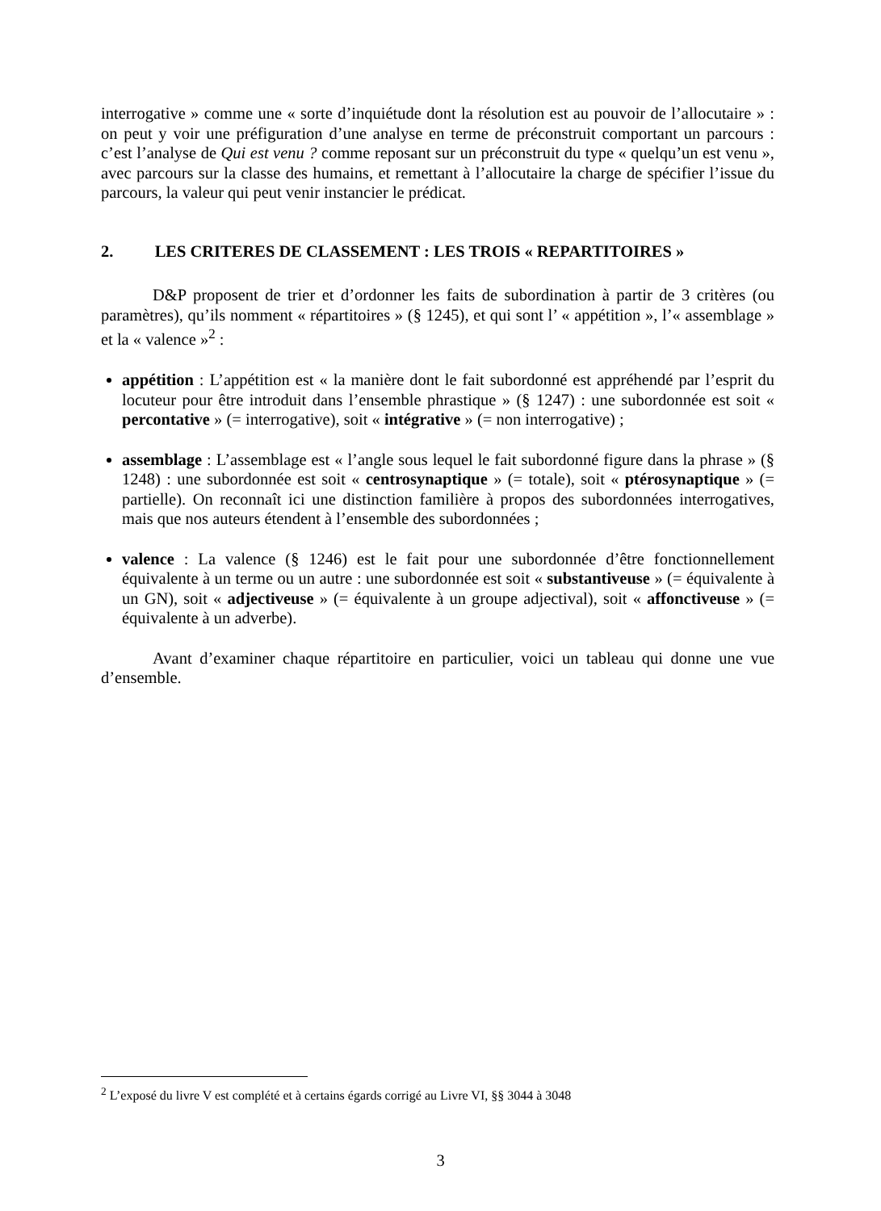interrogative » comme une « sorte d’inquiétude dont la résolution est au pouvoir de l’allocutaire » : on peut y voir une préfiguration d’une analyse en terme de préconstruit comportant un parcours : c’est l’analyse de Qui est venu ? comme reposant sur un préconstruit du type « quelqu’un est venu », avec parcours sur la classe des humains, et remettant à l’allocutaire la charge de spécifier l’issue du parcours, la valeur qui peut venir instancier le prédicat.
2. LES CRITERES DE CLASSEMENT : LES TROIS « REPARTITOIRES »
D&P proposent de trier et d’ordonner les faits de subordination à partir de 3 critères (ou paramètres), qu’ils nomment « répartitoires » (§ 1245), et qui sont l’ « appétition », l’« assemblage » et la « valence »<sup>2</sup> :
appétition : L’appétition est « la manière dont le fait subordonné est appréhendé par l’esprit du locuteur pour être introduit dans l’ensemble phrastique » (§ 1247) : une subordonnée est soit « percontative » (= interrogative), soit « intégrative » (= non interrogative) ;
assemblage : L’assemblage est « l’angle sous lequel le fait subordonné figure dans la phrase » (§ 1248) : une subordonnée est soit « centrosynaptique » (= totale), soit « ptérosynaptique » (= partielle). On reconnaît ici une distinction familière à propos des subordonnées interrogatives, mais que nos auteurs étendent à l’ensemble des subordonnées ;
valence : La valence (§ 1246) est le fait pour une subordonnée d’être fonctionnellement équivalente à un terme ou un autre : une subordonnée est soit « substantiveuse » (= équivalente à un GN), soit « adjectiveuse » (= équivalente à un groupe adjectival), soit « affonctiveuse » (= équivalente à un adverbe).
Avant d’examiner chaque répartitoire en particulier, voici un tableau qui donne une vue d’ensemble.
<sup>2</sup> L’exposé du livre V est complété et à certains égards corrigé au Livre VI, §§ 3044 à 3048
3